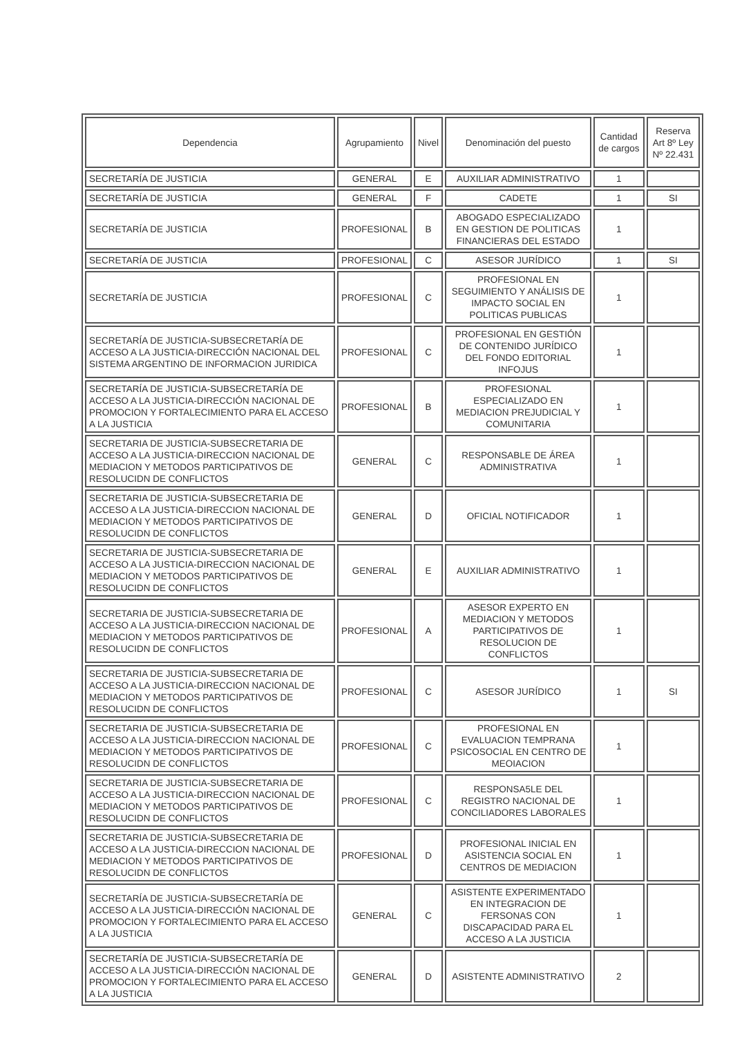| Dependencia | Agrupamiento | Nivel | Denominación del puesto | Cantidad de cargos | Reserva Art 8º Ley Nº 22.431 |
| --- | --- | --- | --- | --- | --- |
| SECRETARÍA DE JUSTICIA | GENERAL | E | AUXILIAR ADMINISTRATIVO | 1 | |
| SECRETARÍA DE JUSTICIA | GENERAL | F | CADETE | 1 | SI |
| SECRETARÍA DE JUSTICIA | PROFESIONAL | B | ABOGADO ESPECIALIZADO EN GESTION DE POLITICAS FINANCIERAS DEL ESTADO | 1 | |
| SECRETARÍA DE JUSTICIA | PROFESIONAL | C | ASESOR JURÍDICO | 1 | SI |
| SECRETARÍA DE JUSTICIA | PROFESIONAL | C | PROFESIONAL EN SEGUIMIENTO Y ANÁLISIS DE IMPACTO SOCIAL EN POLITICAS PUBLICAS | 1 | |
| SECRETARÍA DE JUSTICIA-SUBSECRETARÍA DE ACCESO A LA JUSTICIA-DIRECCIÓN NACIONAL DEL SISTEMA ARGENTINO DE INFORMACION JURIDICA | PROFESIONAL | C | PROFESIONAL EN GESTIÓN DE CONTENIDO JURÍDICO DEL FONDO EDITORIAL INFOJUS | 1 | |
| SECRETARÍA DE JUSTICIA-SUBSECRETARÍA DE ACCESO A LA JUSTICIA-DIRECCIÓN NACIONAL DE PROMOCION Y FORTALECIMIENTO PARA EL ACCESO A LA JUSTICIA | PROFESIONAL | B | PROFESIONAL ESPECIALIZADO EN MEDIACION PREJUDICIAL Y COMUNITARIA | 1 | |
| SECRETARIA DE JUSTICIA-SUBSECRETARIA DE ACCESO A LA JUSTICIA-DIRECCION NACIONAL DE MEDIACION Y METODOS PARTICIPATIVOS DE RESOLUCIDN DE CONFLICTOS | GENERAL | C | RESPONSABLE DE ÁREA ADMINISTRATIVA | 1 | |
| SECRETARIA DE JUSTICIA-SUBSECRETARIA DE ACCESO A LA JUSTICIA-DIRECCION NACIONAL DE MEDIACION Y METODOS PARTICIPATIVOS DE RESOLUCIDN DE CONFLICTOS | GENERAL | D | OFICIAL NOTIFICADOR | 1 | |
| SECRETARIA DE JUSTICIA-SUBSECRETARIA DE ACCESO A LA JUSTICIA-DIRECCION NACIONAL DE MEDIACION Y METODOS PARTICIPATIVOS DE RESOLUCIDN DE CONFLICTOS | GENERAL | E | AUXILIAR ADMINISTRATIVO | 1 | |
| SECRETARIA DE JUSTICIA-SUBSECRETARIA DE ACCESO A LA JUSTICIA-DIRECCION NACIONAL DE MEDIACION Y METODOS PARTICIPATIVOS DE RESOLUCIDN DE CONFLICTOS | PROFESIONAL | A | ASESOR EXPERTO EN MEDIACION Y METODOS PARTICIPATIVOS DE RESOLUCION DE CONFLICTOS | 1 | |
| SECRETARIA DE JUSTICIA-SUBSECRETARIA DE ACCESO A LA JUSTICIA-DIRECCION NACIONAL DE MEDIACION Y METODOS PARTICIPATIVOS DE RESOLUCIDN DE CONFLICTOS | PROFESIONAL | C | ASESOR JURÍDICO | 1 | SI |
| SECRETARIA DE JUSTICIA-SUBSECRETARIA DE ACCESO A LA JUSTICIA-DIRECCION NACIONAL DE MEDIACION Y METODOS PARTICIPATIVOS DE RESOLUCIDN DE CONFLICTOS | PROFESIONAL | C | PROFESIONAL EN EVALUACION TEMPRANA PSICOSOCIAL EN CENTRO DE MEOIACION | 1 | |
| SECRETARIA DE JUSTICIA-SUBSECRETARIA DE ACCESO A LA JUSTICIA-DIRECCION NACIONAL DE MEDIACION Y METODOS PARTICIPATIVOS DE RESOLUCIDN DE CONFLICTOS | PROFESIONAL | C | RESPONSA5LE DEL REGISTRO NACIONAL DE CONCILIADORES LABORALES | 1 | |
| SECRETARIA DE JUSTICIA-SUBSECRETARIA DE ACCESO A LA JUSTICIA-DIRECCION NACIONAL DE MEDIACION Y METODOS PARTICIPATIVOS DE RESOLUCIDN DE CONFLICTOS | PROFESIONAL | D | PROFESIONAL INICIAL EN ASISTENCIA SOCIAL EN CENTROS DE MEDIACION | 1 | |
| SECRETARÍA DE JUSTICIA-SUBSECRETARÍA DE ACCESO A LA JUSTICIA-DIRECCIÓN NACIONAL DE PROMOCION Y FORTALECIMIENTO PARA EL ACCESO A LA JUSTICIA | GENERAL | C | ASISTENTE EXPERIMENTADO EN INTEGRACION DE FERSONAS CON DISCAPACIDAD PARA EL ACCESO A LA JUSTICIA | 1 | |
| SECRETARÍA DE JUSTICIA-SUBSECRETARÍA DE ACCESO A LA JUSTICIA-DIRECCIÓN NACIONAL DE PROMOCION Y FORTALECIMIENTO PARA EL ACCESO A LA JUSTICIA | GENERAL | D | ASISTENTE ADMINISTRATIVO | 2 | |